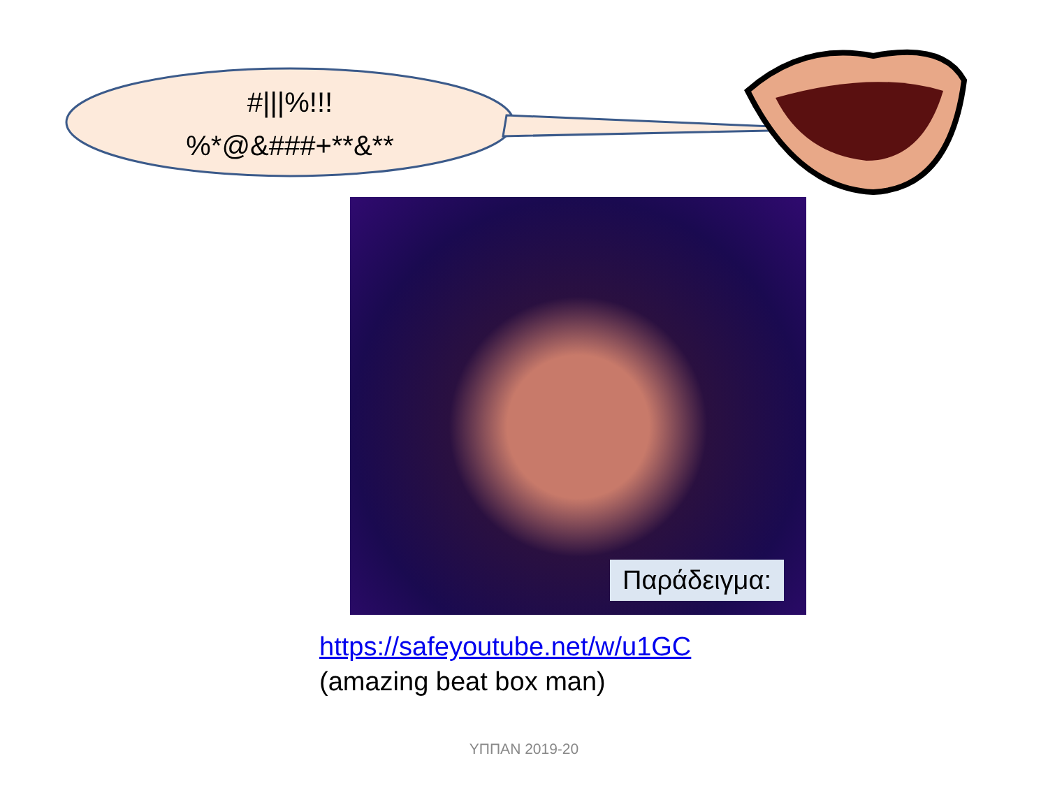#|||%!!!
%*@&###+**&**
Παράδειγμα:
https://safeyoutube.net/w/u1GC
(amazing beat box man)
ΥΠΠΑΝ 2019-20